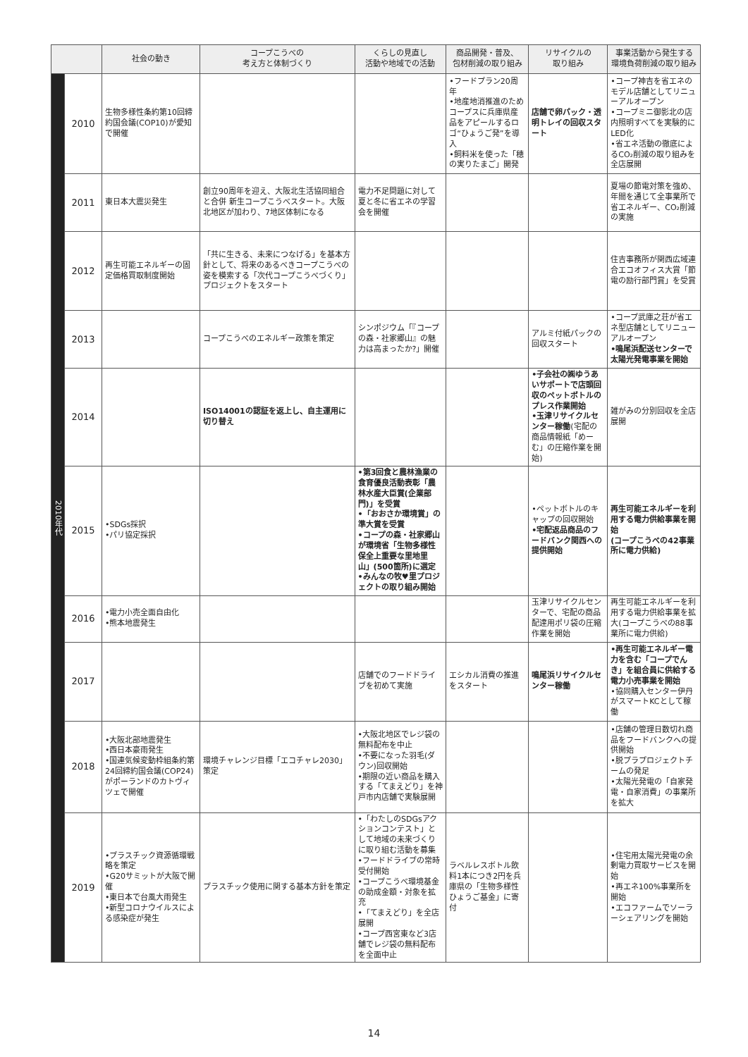| | | 社会の動き | コープこうべの 考え方と体制づくり | くらしの見直し 活動や地域での活動 | 商品開発・普及、 包材削減の取り組み | リサイクルの 取り組み | 事業活動から発生する 環境負荷削減の取り組み |
| --- | --- | --- | --- | --- | --- | --- | --- |
| 2010年代 | 2010 | 生物多様性条約第10回締約国会議(COP10)が愛知で開催 | | | •フードプラン20周年 •地産地消推進のためコープスに兵庫県産品をアピールするロゴ“ひょうご発”を導入 •飼料米を使った「穂の実りたまご」開発 | 店舗で卵パック・透明トレイの回収スタート | •コープ神吉を省エネのモデル店舗としてリニューアルオープン •コープミニ御影北の店内照明すべてを実験的にLED化 •省エネ活動の徹底によるCO₂削減の取り組みを全店展開 |
| | 2011 | 東日本大震災発生 | 創立90周年を迎え、大阪北生活協同組合と合併 新生コープこうべスタート。大阪北地区が加わり、7地区体制になる | 電力不足問題に対して夏と冬に省エネの学習会を開催 | | | 夏場の節電対策を強め、年間を通じて全事業所で省エネルギー、CO₂削減の実施 |
| | 2012 | 再生可能エネルギーの固定価格買取制度開始 | 「共に生きる、未来につなげる」を基本方針として、将来のあるべきコープこうべの姿を模索する「次代コープこうべづくり」プロジェクトをスタート | | | | 住吉事務所が関西広域連合エコオフィス大賞「節電の励行部門賞」を受賞 |
| | 2013 | | コープこうべのエネルギー政策を策定 | シンポジウム「『コープの森・社家郷山』の魅力は高まったか?」開催 | | アルミ付紙パックの回収スタート | •コープ武庫之荘が省エネ型店舗としてリニューアルオープン •鳴尾浜配送センターで太陽光発電事業を開始 |
| | 2014 | | ISO14001の認証を返上し、自主運用に切り替え | | | •子会社の㈱ゆうあいサポートで店頭回収のペットボトルのプレス作業開始 •玉津リサイクルセンター稼働 (宅配の商品情報紙「めーむ」の圧縮作業を開始) | 雑がみの分別回収を全店展開 |
| | 2015 | •SDGs採択 •パリ協定採択 | | •第3回食と農林漁業の食育優良活動表彰「農林水産大臣賞(企業部門)」を受賞 •「おおさか環境賞」の準大賞を受賞 •コープの森・社家郷山が環境省「生物多様性保全上重要な里地里山」(500箇所)に選定 •みんなの牧♥里プロジェクトの取り組み開始 | | •ペットボトルのキャップの回収開始 •宅配返品商品のフードバンク関西への提供開始 | 再生可能エネルギーを利用する電力供給事業を開始 (コープこうべの42事業所に電力供給) |
| | 2016 | •電力小売全面自由化 •熊本地震発生 | | | | 玉津リサイクルセンターで、宅配の商品配達用ポリ袋の圧縮作業を開始 | 再生可能エネルギーを利用する電力供給事業を拡大(コープこうべの88事業所に電力供給) |
| | 2017 | | | 店舗でのフードドライブを初めて実施 | エシカル消費の推進をスタート | 鳴尾浜リサイクルセンター稼働 | •再生可能エネルギー電力を含む「コープでんき」を組合員に供給する電力小売事業を開始 •協同購入センター伊丹がスマートKCとして稼働 |
| | 2018 | •大阪北部地震発生 •西日本豪雨発生 •国連気候変動枠組条約第24回締約国会議(COP24)がポーランドのカトヴィツェで開催 | 環境チャレンジ目標「エコチャレ2030」策定 | •大阪北地区でレジ袋の無料配布を中止 •不要になった羽毛(ダウン)回収開始 •期限の近い商品を購入する「てまえどり」を神戸市内店舗で実験展開 | | | •店舗の管理日数切れ商品をフードバンクへの提供開始 •脱プラプロジェクトチームの発足 •太陽光発電の「自家発電・自家消費」の事業所を拡大 |
| | 2019 | •プラスチック資源循環戦略を策定 •G20サミットが大阪で開催 •東日本で台風大雨発生 •新型コロナウイルスによる感染症が発生 | プラスチック使用に関する基本方針を策定 | •「わたしのSDGsアクションコンテスト」として地域の未来づくりに取り組む活動を募集 •フードドライブの常時受付開始 •コープこうべ環境基金の助成金額・対象を拡充 •「てまえどり」を全店展開 •コープ西宮東など3店舗でレジ袋の無料配布を全面中止 | ラベルレスボトル飲料1本につき2円を兵庫県の「生物多様性ひょうご基金」に寄付 | | •住宅用太陽光発電の余剰電力買取サービスを開始 •再エネ100%事業所を開始 •エコファームでソーラーシェアリングを開始 |
14